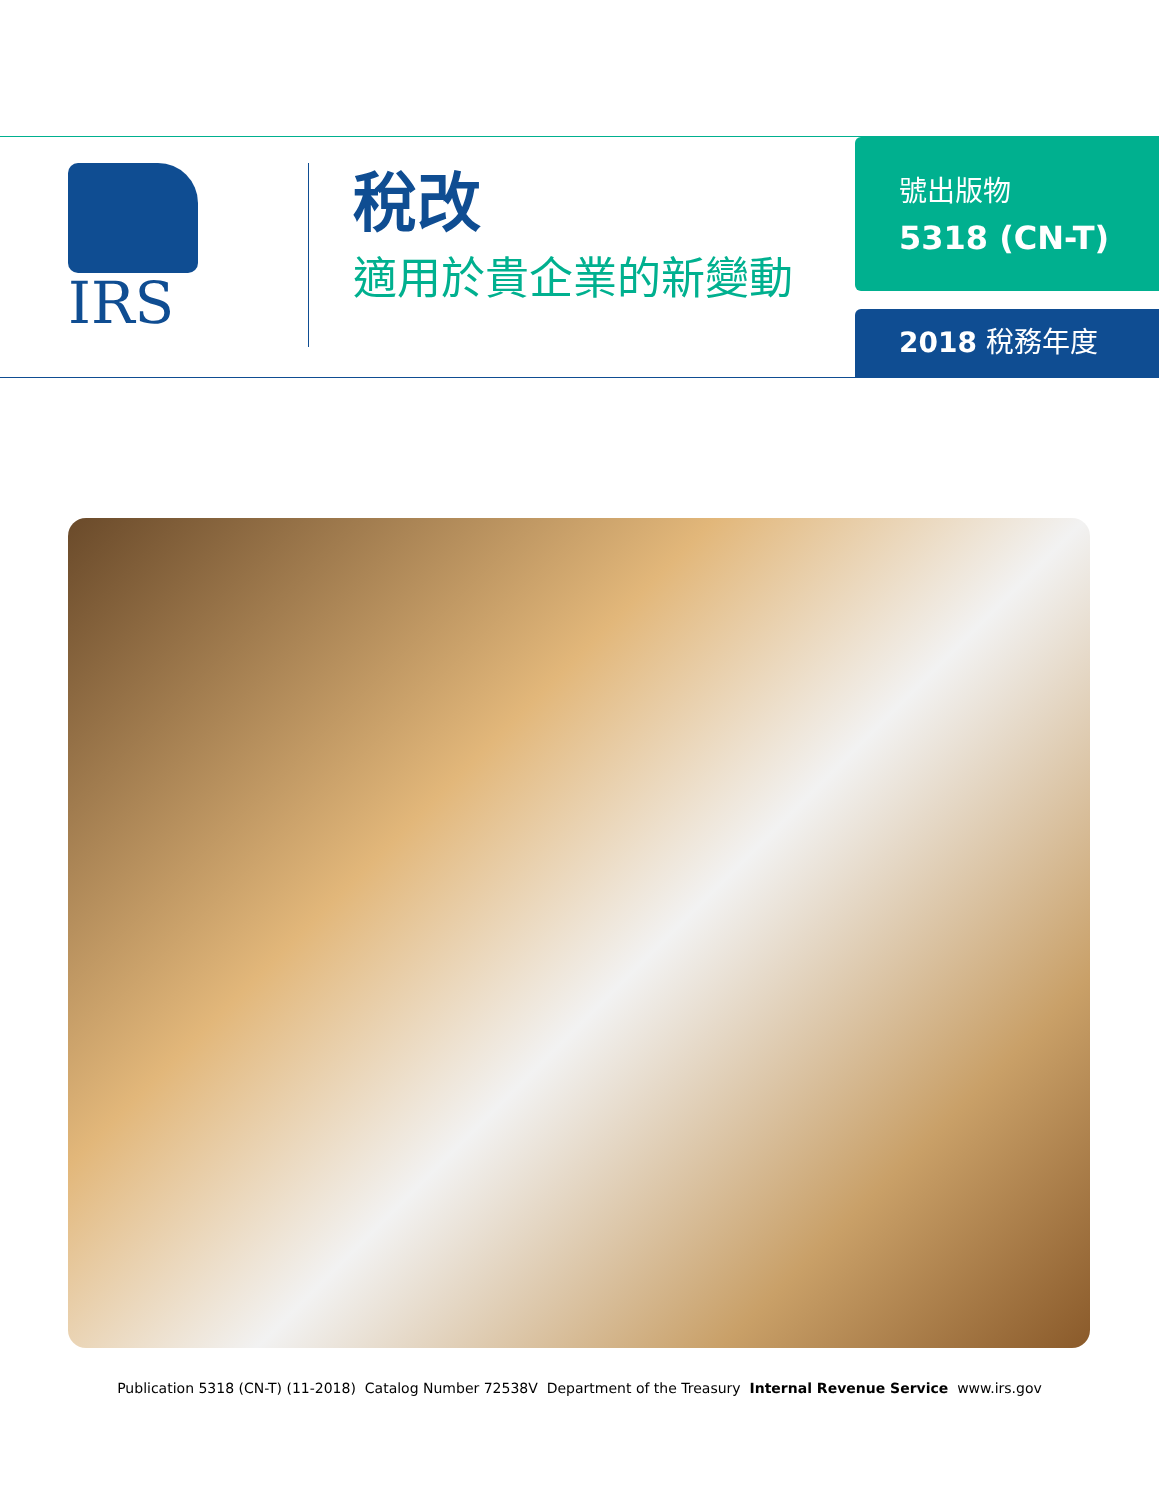IRS
稅改
適用於貴企業的新變動
號出版物
5318 (CN-T)
2018 稅務年度
Publication 5318 (CN-T) (11-2018) Catalog Number 72538V Department of the Treasury Internal Revenue Service www.irs.gov